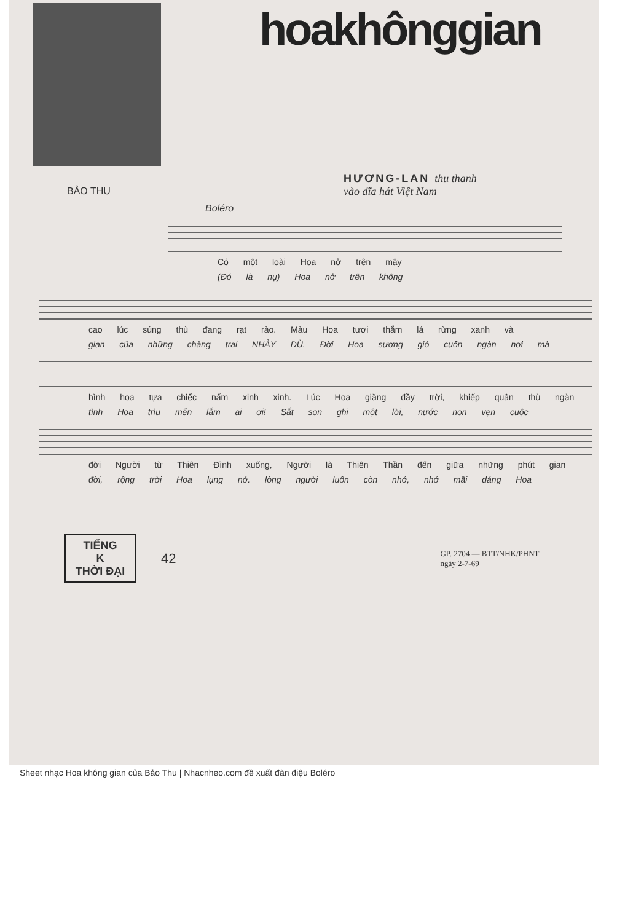hoakhônggian
HƯƠNG-LAN thu thanh
vào dĩa hát Việt Nam
BẢO THU
Boléro
Có một loài Hoa nở trên mây
(Đó là nụ) Hoa nở trên không
cao lúc súng thù đang rạt rào. Màu Hoa tươi thắm lá rừng xanh và
gian của những chàng trai NHẢY DÙ. Đời Hoa sương gió cuốn ngàn nơi mà
hình hoa tựa chiếc nấm xinh xinh. Lúc Hoa giăng đầy trời, khiếp quân thù ngàn
tình Hoa trìu mến lắm ai ơi! Sắt son ghi một lời, nước non vẹn cuộc
đời Người từ Thiên Đình xuống, Người là Thiên Thần đến giữa những phút gian
đời, rộng trời Hoa lụng nở. lòng người luôn còn nhớ, nhớ mãi dáng Hoa
TIẾNG
K
THỜI ĐẠI
42
GP. 2704 — BTT/NHK/PHNT
ngày 2-7-69
Sheet nhạc Hoa không gian của Bảo Thu | Nhacnheo.com đề xuất đàn điệu Boléro